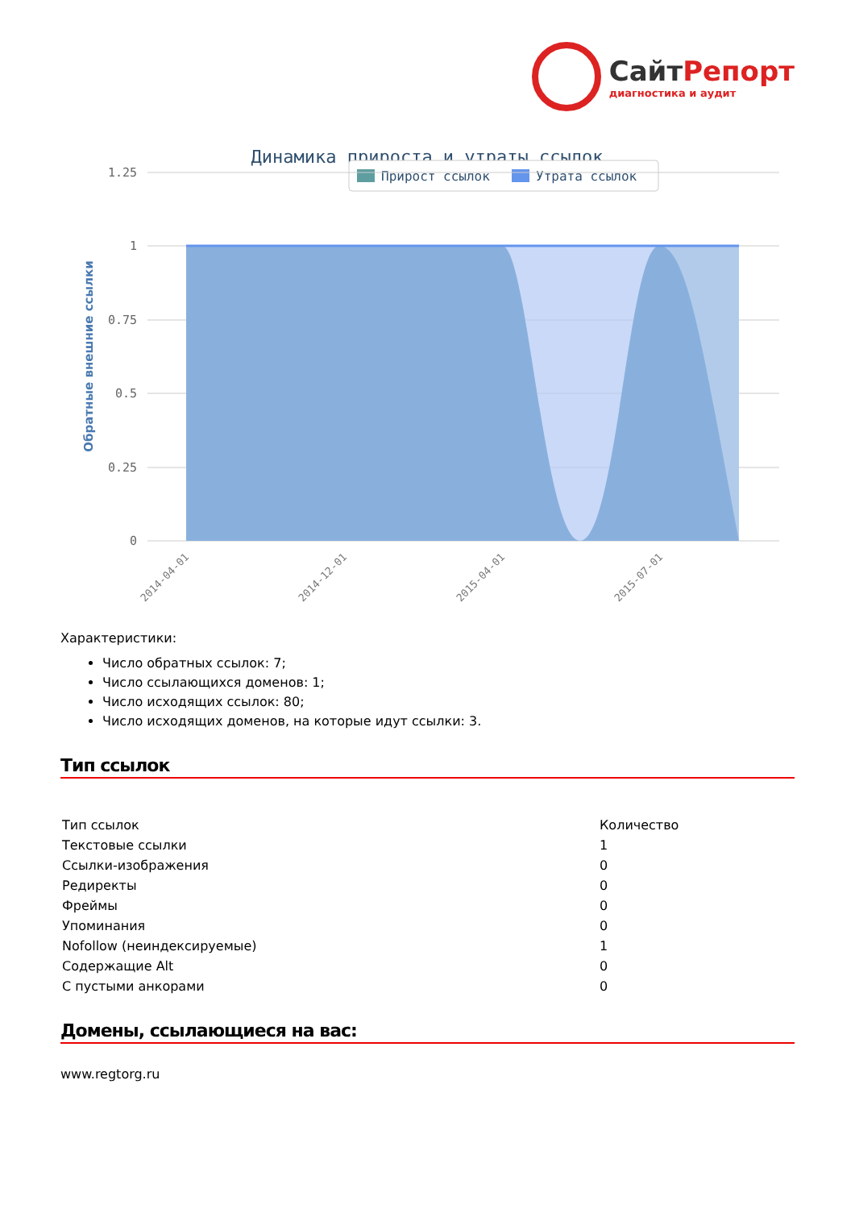СайтРепорт диагностика и аудит
Динамика прироста и утраты ссылок
Прирост ссылок
Утрата ссылок
1.25
1
0.75
0.5
0.25
0
Обратные внешние ссылки
2014-04-01
2014-12-01
2015-04-01
2015-07-01
Характеристики:
Число обратных ссылок: 7;
Число ссылающихся доменов: 1;
Число исходящих ссылок: 80;
Число исходящих доменов, на которые идут ссылки: 3.
Тип ссылок
| Тип ссылок | Количество |
| --- | --- |
| Текстовые ссылки | 1 |
| Ссылки-изображения | 0 |
| Редиректы | 0 |
| Фреймы | 0 |
| Упоминания | 0 |
| Nofollow (неиндексируемые) | 1 |
| Содержащие Alt | 0 |
| С пустыми анкорами | 0 |
Домены, ссылающиеся на вас:
www.regtorg.ru